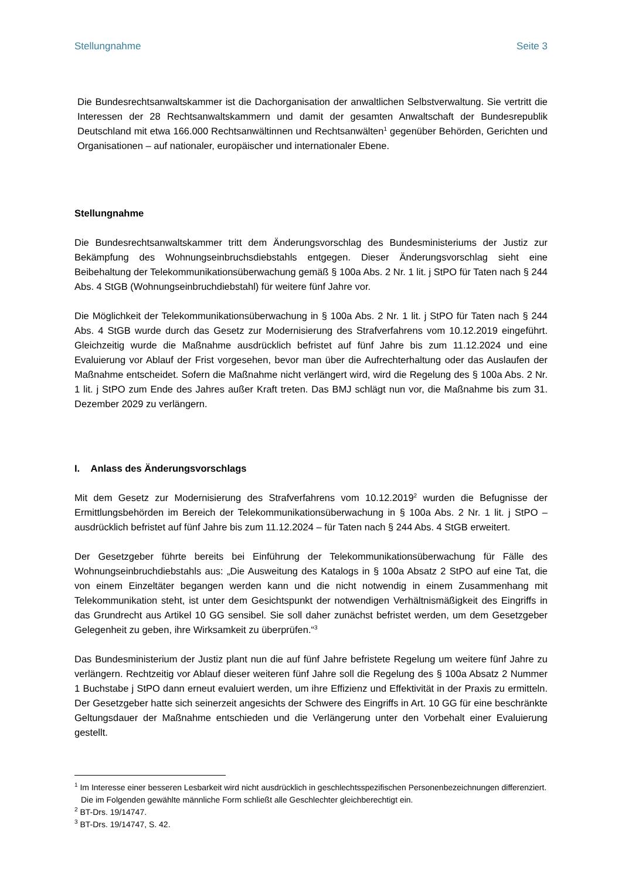Stellungnahme Seite 3
Die Bundesrechtsanwaltskammer ist die Dachorganisation der anwaltlichen Selbstverwaltung. Sie vertritt die Interessen der 28 Rechtsanwaltskammern und damit der gesamten Anwaltschaft der Bundesrepublik Deutschland mit etwa 166.000 Rechtsanwältinnen und Rechtsanwälten<sup>1</sup> gegenüber Behörden, Gerichten und Organisationen – auf nationaler, europäischer und internationaler Ebene.
Stellungnahme
Die Bundesrechtsanwaltskammer tritt dem Änderungsvorschlag des Bundesministeriums der Justiz zur Bekämpfung des Wohnungseinbruchsdiebstahls entgegen. Dieser Änderungsvorschlag sieht eine Beibehaltung der Telekommunikationsüberwachung gemäß § 100a Abs. 2 Nr. 1 lit. j StPO für Taten nach § 244 Abs. 4 StGB (Wohnungseinbruchdiebstahl) für weitere fünf Jahre vor.
Die Möglichkeit der Telekommunikationsüberwachung in § 100a Abs. 2 Nr. 1 lit. j StPO für Taten nach § 244 Abs. 4 StGB wurde durch das Gesetz zur Modernisierung des Strafverfahrens vom 10.12.2019 eingeführt. Gleichzeitig wurde die Maßnahme ausdrücklich befristet auf fünf Jahre bis zum 11.12.2024 und eine Evaluierung vor Ablauf der Frist vorgesehen, bevor man über die Aufrechterhaltung oder das Auslaufen der Maßnahme entscheidet. Sofern die Maßnahme nicht verlängert wird, wird die Regelung des § 100a Abs. 2 Nr. 1 lit. j StPO zum Ende des Jahres außer Kraft treten. Das BMJ schlägt nun vor, die Maßnahme bis zum 31. Dezember 2029 zu verlängern.
I. Anlass des Änderungsvorschlags
Mit dem Gesetz zur Modernisierung des Strafverfahrens vom 10.12.2019<sup>2</sup> wurden die Befugnisse der Ermittlungsbehörden im Bereich der Telekommunikationsüberwachung in § 100a Abs. 2 Nr. 1 lit. j StPO – ausdrücklich befristet auf fünf Jahre bis zum 11.12.2024 – für Taten nach § 244 Abs. 4 StGB erweitert.
Der Gesetzgeber führte bereits bei Einführung der Telekommunikationsüberwachung für Fälle des Wohnungseinbruchdiebstahls aus: „Die Ausweitung des Katalogs in § 100a Absatz 2 StPO auf eine Tat, die von einem Einzeltäter begangen werden kann und die nicht notwendig in einem Zusammenhang mit Telekommunikation steht, ist unter dem Gesichtspunkt der notwendigen Verhältnismäßigkeit des Eingriffs in das Grundrecht aus Artikel 10 GG sensibel. Sie soll daher zunächst befristet werden, um dem Gesetzgeber Gelegenheit zu geben, ihre Wirksamkeit zu überprüfen.“<sup>3</sup>
Das Bundesministerium der Justiz plant nun die auf fünf Jahre befristete Regelung um weitere fünf Jahre zu verlängern. Rechtzeitig vor Ablauf dieser weiteren fünf Jahre soll die Regelung des § 100a Absatz 2 Nummer 1 Buchstabe j StPO dann erneut evaluiert werden, um ihre Effizienz und Effektivität in der Praxis zu ermitteln. Der Gesetzgeber hatte sich seinerzeit angesichts der Schwere des Eingriffs in Art. 10 GG für eine beschränkte Geltungsdauer der Maßnahme entschieden und die Verlängerung unter den Vorbehalt einer Evaluierung gestellt.
<sup>1</sup> Im Interesse einer besseren Lesbarkeit wird nicht ausdrücklich in geschlechtsspezifischen Personenbezeichnungen differenziert. Die im Folgenden gewählte männliche Form schließt alle Geschlechter gleichberechtigt ein.
<sup>2</sup> BT-Drs. 19/14747.
<sup>3</sup> BT-Drs. 19/14747, S. 42.